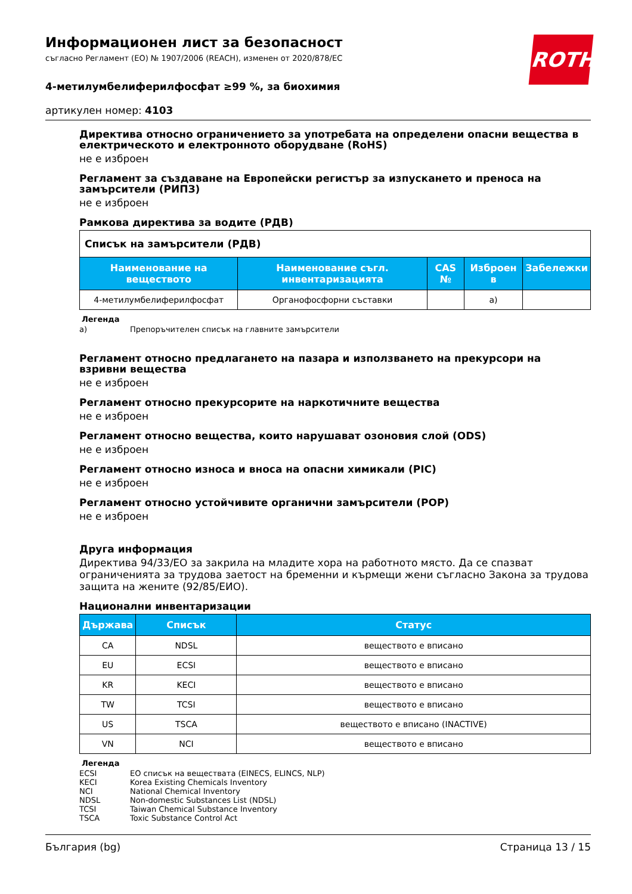ROTH
Информационен лист за безопасност
съгласно Регламент (ЕО) № 1907/2006 (REACH), изменен от 2020/878/ЕС
4-метилумбелиферилфосфат ≥99 %, за биохимия
артикулен номер: 4103
Директива относно ограничението за употребата на определени опасни вещества в електрическото и електронното оборудване (RoHS)
не е изброен
Регламент за създаване на Европейски регистър за изпускането и преноса на замърсители (РИПЗ)
не е изброен
Рамкова директива за водите (РДВ)
| Списък на замърсители (РДВ) | | | | |
| Наименование на веществото | Наименование съгл. инвентаризацията | CAS № | Изброен в | Забележки |
| 4-метилумбелиферилфосфат | Органофосфорни съставки | | a) | |
Легенда
a) Препоръчителен списък на главните замърсители
Регламент относно предлагането на пазара и използването на прекурсори на взривни вещества
не е изброен
Регламент относно прекурсорите на наркотичните вещества
не е изброен
Регламент относно вещества, които нарушават озоновия слой (ODS)
не е изброен
Регламент относно износа и вноса на опасни химикали (PIC)
не е изброен
Регламент относно устойчивите органични замърсители (POP)
не е изброен
Друга информация
Директива 94/33/ЕО за закрила на младите хора на работното място. Да се спазват ограниченията за трудова заетост на бременни и кърмещи жени съгласно Закона за трудова защита на жените (92/85/ЕИО).
Национални инвентаризации
| Държава | Списък | Статус |
| --- | --- | --- |
| CA | NDSL | веществото е вписано |
| EU | ECSI | веществото е вписано |
| KR | KECI | веществото е вписано |
| TW | TCSI | веществото е вписано |
| US | TSCA | веществото е вписано (INACTIVE) |
| VN | NCI | веществото е вписано |
Легенда
ECSI ЕО списък на веществата (EINECS, ELINCS, NLP)
KECI Korea Existing Chemicals Inventory
NCI National Chemical Inventory
NDSL Non-domestic Substances List (NDSL)
TCSI Taiwan Chemical Substance Inventory
TSCA Toxic Substance Control Act
България (bg) Страница 13 / 15